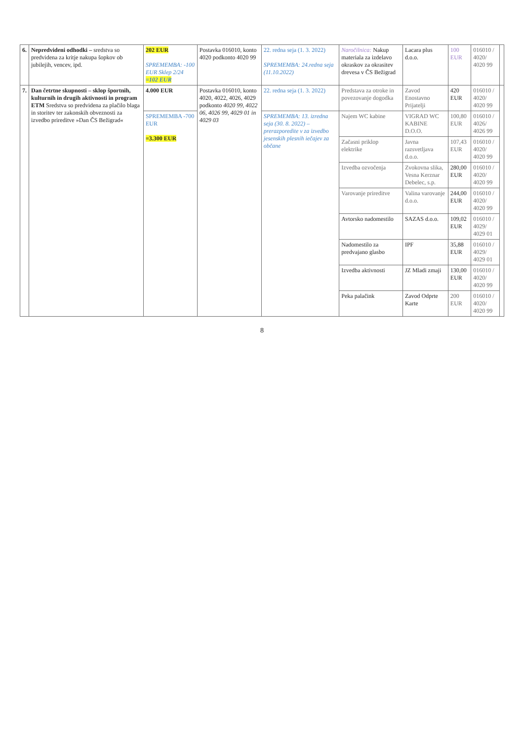| 6. | Nepredvideni odhodki – sredstva so predvidena za kritje nakupa šopkov ob jubilejih, vencev, ipd. | 202 EUR SPREMEMBA: -100 EUR Sklep 2/24 =102 EUR | Postavka 016010, konto 4020 podkonto 4020 99 | 22. redna seja (1. 3. 2022) SPREMEMBA: 24.redna seja (11.10.2022) | Naročilnica: Nakup materiala za izdelavo okraskov za okrasitev drevesa v ČS Bežigrad | Lacara plus d.o.o. | 100 EUR | 016010 / 4020/ 4020 99 | |
| 7. | Dan četrtne skupnosti – sklop športnih, kulturnih in drugih aktivnosti in program ETM Sredstva so predvidena za plačilo blaga in storitev ter zakonskih obveznosti za izvedbo prireditve »Dan ČS Bežigrad« | 4.000 EUR | Postavka 016010, konto 4020, 4022, 4026, 4029 podkonto 4020 99, 4022 06, 4026 99, 4029 01 in 4029 03 | 22. redna seja (1. 3. 2022) | Predstava za otroke in povezovanje dogodka | Zavod Enostavno Prijatelji | 420 EUR | 016010 / 4020/ 4020 99 | |
| | | SPREMEMBA -700 EUR =3.300 EUR | | SPREMEMBA: 13. izredna seja (30. 8. 2022) – prerazporedite v za izvedbo jesenskih plesnih iečajev za občane | Najem WC kabine | VIGRAD WC KABINE D.O.O. | 100,80 EUR | 016010 / 4026/ 4026 99 | |
| | | | | | Začasni priklop elektrike | Javna razsvetljava d.o.o. | 107,43 EUR | 016010 / 4020/ 4020 99 | |
| | | | | | Izvedba ozvočenja | Zvokovna slika, Vesna Kerznar Debelec, s.p. | 280,00 EUR | 016010 / 4020/ 4020 99 | |
| | | | | | Varovanje prireditve | Valina varovanje d.o.o. | 244,00 EUR | 016010 / 4020/ 4020 99 | |
| | | | | | Avtorsko nadomestilo | SAZAS d.o.o. | 109,02 EUR | 016010 / 4029/ 4029 01 | |
| | | | | | Nadomestilo za predvajano glasbo | IPF | 35,88 EUR | 016010 / 4029/ 4029 01 | |
| | | | | | Izvedba aktivnosti | JZ Mladi zmaji | 130,00 EUR | 016010 / 4020/ 4020 99 | |
| | | | | | Peka palačink | Zavod Odprte Karte | 200 EUR | 016010 / 4020/ 4020 99 | |
8